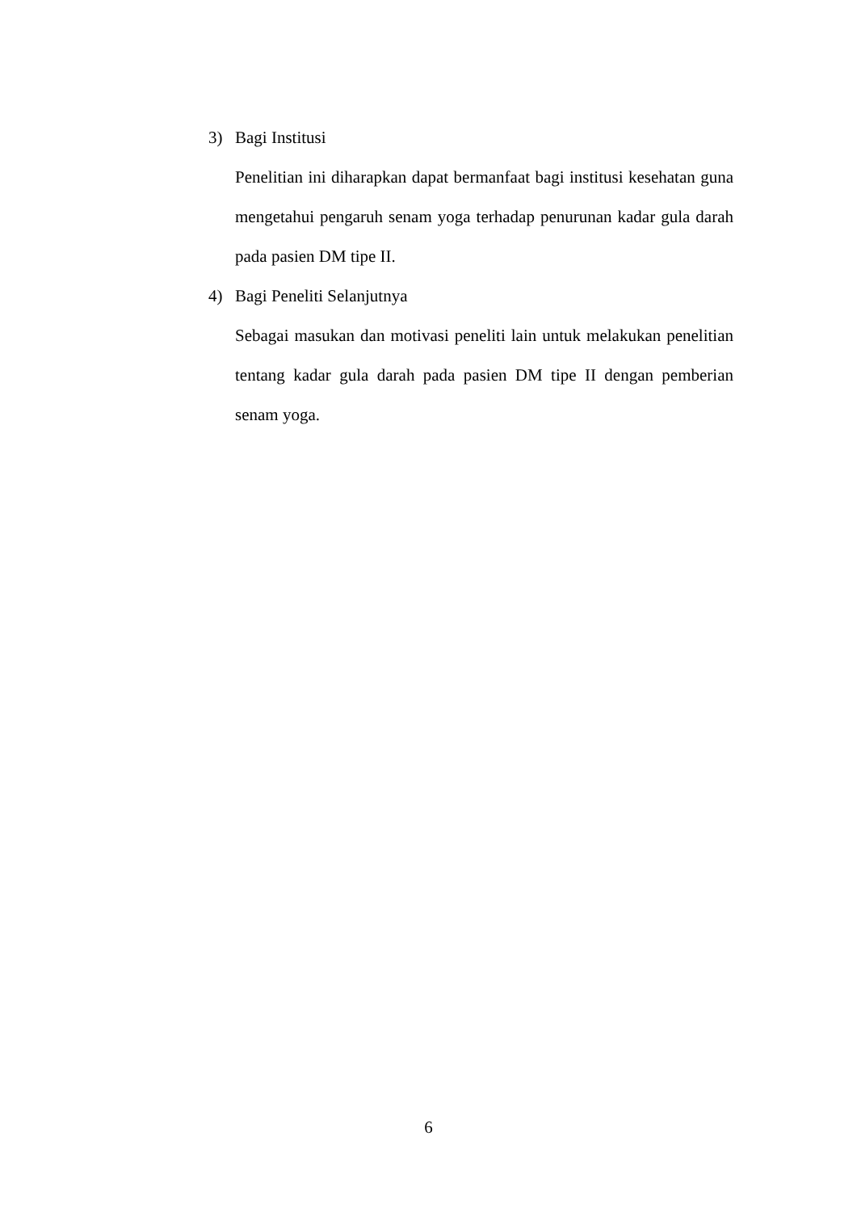3) Bagi Institusi
Penelitian ini diharapkan dapat bermanfaat bagi institusi kesehatan guna mengetahui pengaruh senam yoga terhadap penurunan kadar gula darah pada pasien DM tipe II.
4) Bagi Peneliti Selanjutnya
Sebagai masukan dan motivasi peneliti lain untuk melakukan penelitian tentang kadar gula darah pada pasien DM tipe II dengan pemberian senam yoga.
6